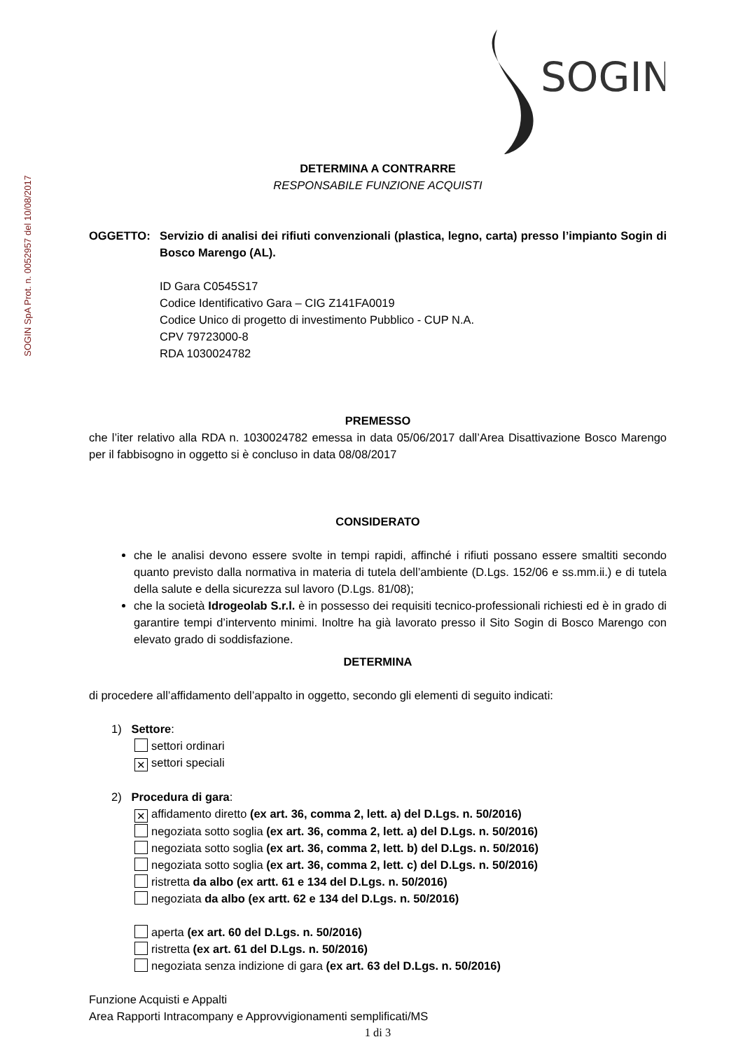SOGIN SpA Prot. n. 0052957 del 10/08/2017
SOGIN
DETERMINA A CONTRARRE
RESPONSABILE FUNZIONE ACQUISTI
OGGETTO: Servizio di analisi dei rifiuti convenzionali (plastica, legno, carta) presso l’impianto Sogin di Bosco Marengo (AL).
ID Gara C0545S17
Codice Identificativo Gara – CIG Z141FA0019
Codice Unico di progetto di investimento Pubblico - CUP N.A.
CPV 79723000-8
RDA 1030024782
PREMESSO
che l’iter relativo alla RDA n. 1030024782 emessa in data 05/06/2017 dall’Area Disattivazione Bosco Marengo per il fabbisogno in oggetto si è concluso in data 08/08/2017
CONSIDERATO
che le analisi devono essere svolte in tempi rapidi, affinché i rifiuti possano essere smaltiti secondo quanto previsto dalla normativa in materia di tutela dell’ambiente (D.Lgs. 152/06 e ss.mm.ii.) e di tutela della salute e della sicurezza sul lavoro (D.Lgs. 81/08);
che la società Idrogeolab S.r.l. è in possesso dei requisiti tecnico-professionali richiesti ed è in grado di garantire tempi d’intervento minimi. Inoltre ha già lavorato presso il Sito Sogin di Bosco Marengo con elevato grado di soddisfazione.
DETERMINA
di procedere all’affidamento dell’appalto in oggetto, secondo gli elementi di seguito indicati:
1) Settore:
settori ordinari
✕ settori speciali
2) Procedura di gara:
✕ affidamento diretto (ex art. 36, comma 2, lett. a) del D.Lgs. n. 50/2016)
negoziata sotto soglia (ex art. 36, comma 2, lett. a) del D.Lgs. n. 50/2016)
negoziata sotto soglia (ex art. 36, comma 2, lett. b) del D.Lgs. n. 50/2016)
negoziata sotto soglia (ex art. 36, comma 2, lett. c) del D.Lgs. n. 50/2016)
ristretta da albo (ex artt. 61 e 134 del D.Lgs. n. 50/2016)
negoziata da albo (ex artt. 62 e 134 del D.Lgs. n. 50/2016)
aperta (ex art. 60 del D.Lgs. n. 50/2016)
ristretta (ex art. 61 del D.Lgs. n. 50/2016)
negoziata senza indizione di gara (ex art. 63 del D.Lgs. n. 50/2016)
Funzione Acquisti e Appalti
Area Rapporti Intracompany e Approvvigionamenti semplificati/MS
1 di 3